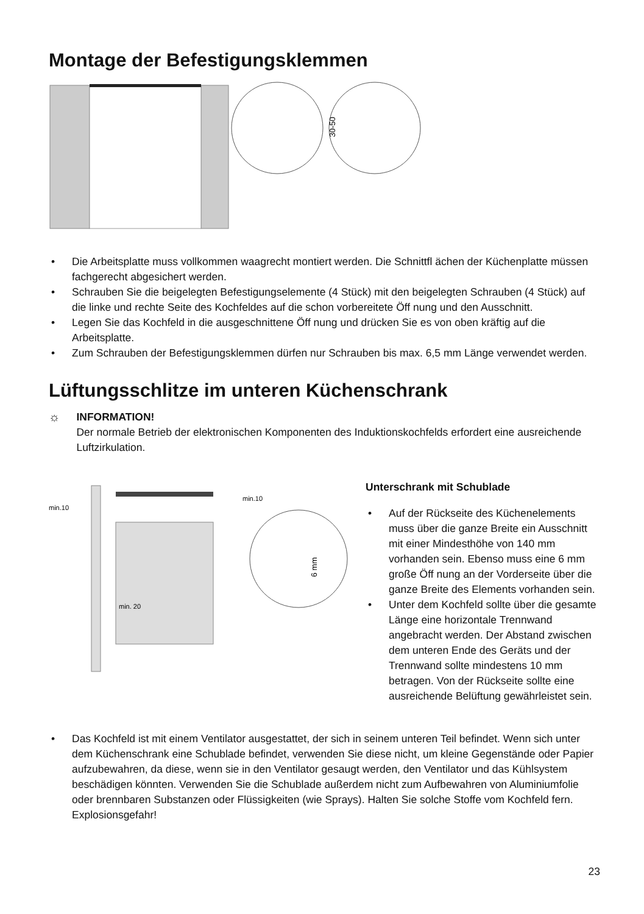Montage der Befestigungsklemmen
30-50
• Die Arbeitsplatte muss vollkommen waagrecht montiert werden. Die Schnittfl ächen der Küchenplatte müssen fachgerecht abgesichert werden.
• Schrauben Sie die beigelegten Befestigungselemente (4 Stück) mit den beigelegten Schrauben (4 Stück) auf die linke und rechte Seite des Kochfeldes auf die schon vorbereitete Öff nung und den Ausschnitt.
• Legen Sie das Kochfeld in die ausgeschnittene Öff nung und drücken Sie es von oben kräftig auf die Arbeitsplatte.
• Zum Schrauben der Befestigungsklemmen dürfen nur Schrauben bis max. 6,5 mm Länge verwendet werden.
Lüftungsschlitze im unteren Küchenschrank
☼ INFORMATION!
Der normale Betrieb der elektronischen Komponenten des Induktionskochfelds erfordert eine ausreichende Luftzirkulation.
min.10
min.10
min. 20
6 mm
Unterschrank mit Schublade
• Auf der Rückseite des Küchenelements muss über die ganze Breite ein Ausschnitt mit einer Mindesthöhe von 140 mm vorhanden sein. Ebenso muss eine 6 mm große Öff nung an der Vorderseite über die ganze Breite des Elements vorhanden sein.
• Unter dem Kochfeld sollte über die gesamte Länge eine horizontale Trennwand angebracht werden. Der Abstand zwischen dem unteren Ende des Geräts und der Trennwand sollte mindestens 10 mm betragen. Von der Rückseite sollte eine ausreichende Belüftung gewährleistet sein.
• Das Kochfeld ist mit einem Ventilator ausgestattet, der sich in seinem unteren Teil befindet. Wenn sich unter dem Küchenschrank eine Schublade befindet, verwenden Sie diese nicht, um kleine Gegenstände oder Papier aufzubewahren, da diese, wenn sie in den Ventilator gesaugt werden, den Ventilator und das Kühlsystem beschädigen könnten. Verwenden Sie die Schublade außerdem nicht zum Aufbewahren von Aluminiumfolie oder brennbaren Substanzen oder Flüssigkeiten (wie Sprays). Halten Sie solche Stoffe vom Kochfeld fern. Explosionsgefahr!
23